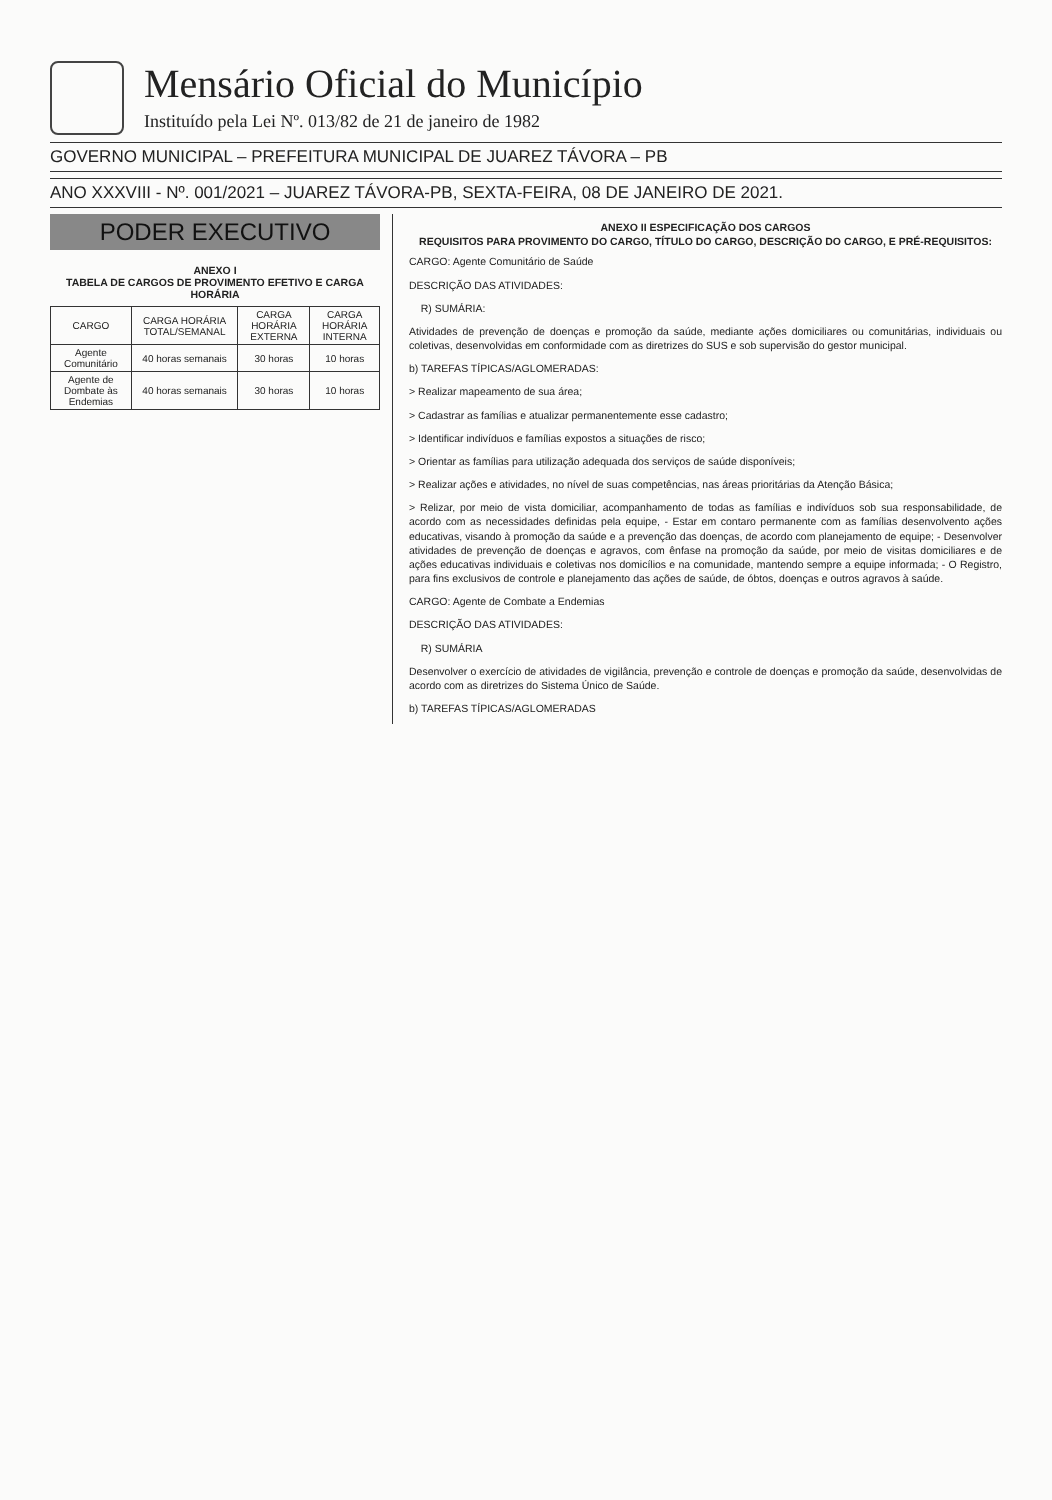Mensário Oficial do Município
Instituído pela Lei Nº. 013/82 de 21 de janeiro de 1982
GOVERNO MUNICIPAL – PREFEITURA MUNICIPAL DE JUAREZ TÁVORA – PB
ANO XXXVIII - Nº. 001/2021 – JUAREZ TÁVORA-PB, SEXTA-FEIRA, 08 DE JANEIRO DE 2021.
PODER EXECUTIVO
ANEXO I
TABELA DE CARGOS DE PROVIMENTO EFETIVO E CARGA HORÁRIA
| CARGO | CARGA HORÁRIA TOTAL/SEMANAL | CARGA HORÁRIA EXTERNA | CARGA HORÁRIA INTERNA |
| --- | --- | --- | --- |
| Agente Comunitário | 40 horas semanais | 30 horas | 10 horas |
| Agente de Dombate às Endemias | 40 horas semanais | 30 horas | 10 horas |
ANEXO II ESPECIFICAÇÃO DOS CARGOS
REQUISITOS PARA PROVIMENTO DO CARGO, TÍTULO DO CARGO, DESCRIÇÃO DO CARGO, E PRÉ-REQUISITOS:
CARGO: Agente Comunitário de Saúde
DESCRIÇÃO DAS ATIVIDADES:
R) SUMÁRIA:
Atividades de prevenção de doenças e promoção da saúde, mediante ações domiciliares ou comunitárias, individuais ou coletivas, desenvolvidas em conformidade com as diretrizes do SUS e sob supervisão do gestor municipal.
b) TAREFAS TÍPICAS/AGLOMERADAS:
> Realizar mapeamento de sua área;
> Cadastrar as famílias e atualizar permanentemente esse cadastro;
> Identificar indivíduos e famílias expostos a situações de risco;
> Orientar as famílias para utilização adequada dos serviços de saúde disponíveis;
> Realizar ações e atividades, no nível de suas competências, nas áreas prioritárias da Atenção Básica;
> Relizar, por meio de vista domiciliar, acompanhamento de todas as famílias e indivíduos sob sua responsabilidade, de acordo com as necessidades definidas pela equipe, - Estar em contaro permanente com as famílias desenvolvento ações educativas, visando à promoção da saúde e a prevenção das doenças, de acordo com planejamento de equipe; - Desenvolver atividades de prevenção de doenças e agravos, com ênfase na promoção da saúde, por meio de visitas domiciliares e de ações educativas individuais e coletivas nos domicílios e na comunidade, mantendo sempre a equipe informada; - O Registro, para fins exclusivos de controle e planejamento das ações de saúde, de óbtos, doenças e outros agravos à saúde.
CARGO: Agente de Combate a Endemias
DESCRIÇÃO DAS ATIVIDADES:
R) SUMÁRIA
Desenvolver o exercício de atividades de vigilância, prevenção e controle de doenças e promoção da saúde, desenvolvidas de acordo com as diretrizes do Sistema Único de Saúde.
b) TAREFAS TÍPICAS/AGLOMERADAS